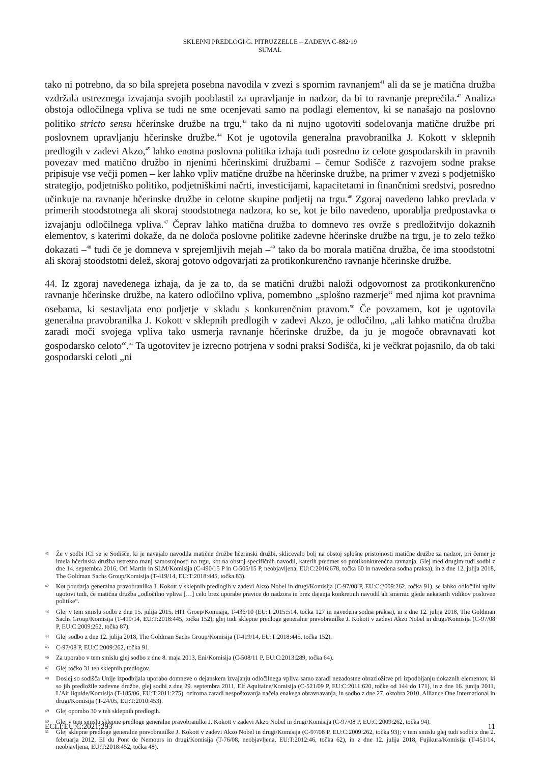SKLEPNI PREDLOGI G. PITRUZZELLE – ZADEVA C-882/19
SUMAL
tako ni potrebno, da so bila sprejeta posebna navodila v zvezi s spornim ravnanjem<sup>41</sup> ali da se je matična družba vzdržala ustreznega izvajanja svojih pooblastil za upravljanje in nadzor, da bi to ravnanje preprečila.<sup>42</sup> Analiza obstoja odločilnega vpliva se tudi ne sme ocenjevati samo na podlagi elementov, ki se nanašajo na poslovno politiko stricto sensu hčerinske družbe na trgu,<sup>43</sup> tako da ni nujno ugotoviti sodelovanja matične družbe pri poslovnem upravljanju hčerinske družbe.<sup>44</sup> Kot je ugotovila generalna pravobranilka J. Kokott v sklepnih predlogih v zadevi Akzo,<sup>45</sup> lahko enotna poslovna politika izhaja tudi posredno iz celote gospodarskih in pravnih povezav med matično družbo in njenimi hčerinskimi družbami – čemur Sodišče z razvojem sodne prakse pripisuje vse večji pomen – ker lahko vpliv matične družbe na hčerinske družbe, na primer v zvezi s podjetniško strategijo, podjetniško politiko, podjetniškimi načrti, investicijami, kapacitetami in finančnimi sredstvi, posredno učinkuje na ravnanje hčerinske družbe in celotne skupine podjetij na trgu.<sup>46</sup> Zgoraj navedeno lahko prevlada v primerih stoodstotnega ali skoraj stoodstotnega nadzora, ko se, kot je bilo navedeno, uporablja predpostavka o izvajanju odločilnega vpliva.<sup>47</sup> Čeprav lahko matična družba to domnevo res ovrže s predložitvijo dokaznih elementov, s katerimi dokaže, da ne določa poslovne politike zadevne hčerinske družbe na trgu, je to zelo težko dokazati –<sup>48</sup> tudi če je domneva v sprejemljivih mejah –<sup>49</sup> tako da bo morala matična družba, če ima stoodstotni ali skoraj stoodstotni delež, skoraj gotovo odgovarjati za protikonkurenčno ravnanje hčerinske družbe.
44. Iz zgoraj navedenega izhaja, da je za to, da se matični družbi naloži odgovornost za protikonkurenčno ravnanje hčerinske družbe, na katero odločilno vpliva, pomembno „splošno razmerje“ med njima kot pravnima osebama, ki sestavljata eno podjetje v skladu s konkurenčnim pravom.<sup>50</sup> Če povzamem, kot je ugotovila generalna pravobranilka J. Kokott v sklepnih predlogih v zadevi Akzo, je odločilno, „ali lahko matična družba zaradi moči svojega vpliva tako usmerja ravnanje hčerinske družbe, da ju je mogoče obravnavati kot gospodarsko celoto“.<sup>51</sup> Ta ugotovitev je izrecno potrjena v sodni praksi Sodišča, ki je večkrat pojasnilo, da ob taki gospodarski celoti „ni
41 Že v sodbi ICI se je Sodišče, ki je navajalo navodila matične družbe hčerinski družbi, sklicevalo bolj na obstoj splošne pristojnosti matične družbe za nadzor, pri čemer je imela hčerinska družba ustrezno manj samostojnosti na trgu, kot na obstoj specifičnih navodil, katerih predmet so protikonkurenčna ravnanja. Glej med drugim tudi sodbi z dne 14. septembra 2016, Ori Martin in SLM/Komisija (C-490/15 P in C-505/15 P, neobjavljena, EU:C:2016:678, točka 60 in navedena sodna praksa), in z dne 12. julija 2018, The Goldman Sachs Group/Komisija (T-419/14, EU:T:2018:445, točka 83).
42 Kot poudarja generalna pravobranilka J. Kokott v sklepnih predlogih v zadevi Akzo Nobel in drugi/Komisija (C-97/08 P, EU:C:2009:262, točka 91), se lahko odločilni vpliv ugotovi tudi, če matična družba „odločilno vpliva […] celo brez uporabe pravice do nadzora in brez dajanja konkretnih navodil ali smernic glede nekaterih vidikov poslovne politike“.
43 Glej v tem smislu sodbi z dne 15. julija 2015, HIT Groep/Komisija, T-436/10 (EU:T:2015:514, točka 127 in navedena sodna praksa), in z dne 12. julija 2018, The Goldman Sachs Group/Komisija (T-419/14, EU:T:2018:445, točka 152); glej tudi sklepne predloge generalne pravobranilke J. Kokott v zadevi Akzo Nobel in drugi/Komisija (C-97/08 P, EU:C:2009:262, točka 87).
44 Glej sodbo z dne 12. julija 2018, The Goldman Sachs Group/Komisija (T-419/14, EU:T:2018:445, točka 152).
45 C-97/08 P, EU:C:2009:262, točka 91.
46 Za uporabo v tem smislu glej sodbo z dne 8. maja 2013, Eni/Komisija (C-508/11 P, EU:C:2013:289, točka 64).
47 Glej točko 31 teh sklepnih predlogov.
48 Doslej so sodišča Unije izpodbijala uporabo domneve o dejanskem izvajanju odločilnega vpliva samo zaradi nezadostne obrazložitve pri izpodbijanju dokaznih elementov, ki so jih predložile zadevne družbe, glej sodbi z dne 29. septembra 2011, Elf Aquitaine/Komisija (C-521/09 P, EU:C:2011:620, točke od 144 do 171), in z dne 16. junija 2011, L'Air liquide/Komisija (T-185/06, EU:T:2011:275), oziroma zaradi nespoštovanja načela enakega obravnavanja, in sodbo z dne 27. oktobra 2010, Alliance One International in drugi/Komisija (T-24/05, EU:T:2010:453).
49 Glej opombo 30 v teh sklepnih predlogih.
50 Glej v tem smislu sklepne predloge generalne pravobranilke J. Kokott v zadevi Akzo Nobel in drugi/Komisija (C-97/08 P, EU:C:2009:262, točka 94).
51 Glej sklepne predloge generalne pravobranilke J. Kokott v zadevi Akzo Nobel in drugi/Komisija (C-97/08 P, EU:C:2009:262, točka 93); v tem smislu glej tudi sodbi z dne 2. februarja 2012, EI du Pont de Nemours in drugi/Komisija (T-76/08, neobjavljena, EU:T:2012:46, točka 62), in z dne 12. julija 2018, Fujikura/Komisija (T-451/14, neobjavljena, EU:T:2018:452, točka 48).
ECLI:EU:C:2021:293 11